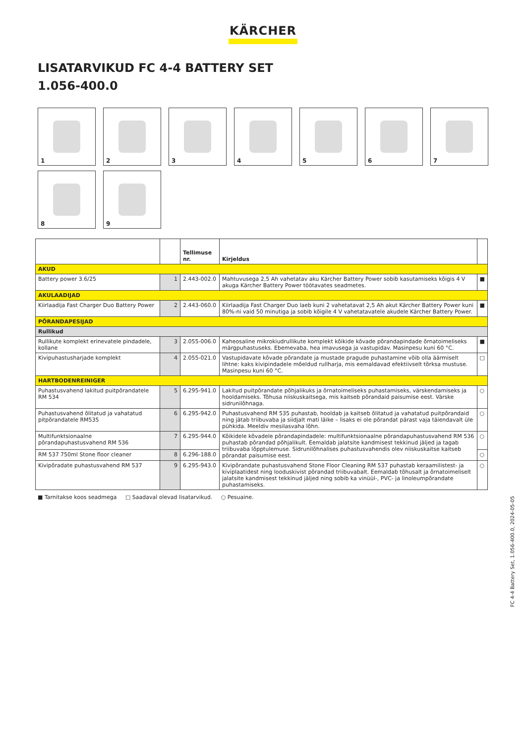KÄRCHER
LISATARVIKUD FC 4-4 BATTERY SET
1.056-400.0
1
2
3
4
5
6
7
8
9
| | | Tellimuse nr. | Kirjeldus | |
| --- | --- | --- | --- | --- |
| AKUD | | | | |
| Battery power 3.6/25 | 1 | 2.443-002.0 | Mahtuvusega 2,5 Ah vahetatav aku Kärcher Battery Power sobib kasutamiseks kõigis 4 V akuga Kärcher Battery Power töötavates seadmetes. | ■ |
| AKULAADIJAD | | | | |
| Kiirlaadija Fast Charger Duo Battery Power | 2 | 2.443-060.0 | Kiirlaadija Fast Charger Duo laeb kuni 2 vahetatavat 2,5 Ah akut Kärcher Battery Power kuni 80%-ni vaid 50 minutiga ja sobib kõigile 4 V vahetatavatele akudele Kärcher Battery Power. | ■ |
| PÕRANDAPESIJAD | | | | |
| Rullikud | | | | |
| Rullikute komplekt erinevatele pindadele, kollane | 3 | 2.055-006.0 | Kaheosaline mikrokiudrullikute komplekt kõikide kõvade põrandapindade õrnatoimeliseks märgpuhastuseks. Ebemevaba, hea imavusega ja vastupidav. Masinpesu kuni 60 °C. | ■ |
| Kivipuhastusharjade komplekt | 4 | 2.055-021.0 | Vastupidavate kõvade põrandate ja mustade pragude puhastamine võib olla äärmiselt lihtne: kaks kivipindadele mõeldud rullharja, mis eemaldavad efektiivselt tõrksa mustuse. Masinpesu kuni 60 °C. | □ |
| HARTBODENREINIGER | | | | |
| Puhastusvahend lakitud puitpõrandatele RM 534 | 5 | 6.295-941.0 | Lakitud puitpõrandate põhjalikuks ja õrnatoimeliseks puhastamiseks, värskendamiseks ja hooldamiseks. Tõhusa niiskuskaitsega, mis kaitseb põrandaid paisumise eest. Värske sidrunilõhnaga. | ○ |
| Puhastusvahend õlitatud ja vahatatud pitpõrandatele RM535 | 6 | 6.295-942.0 | Puhastusvahend RM 535 puhastab, hooldab ja kaitseb õlitatud ja vahatatud puitpõrandaid ning jätab triibuvaba ja siidjalt mati läike – lisaks ei ole põrandat pärast vaja täiendavalt üle pühkida. Meeldiv mesilasvaha lõhn. | ○ |
| Multifunktsionaalne põrandapuhastusvahend RM 536 | 7 | 6.295-944.0 | Kõikidele kõvadele põrandapindadele: multifunktsionaalne põrandapuhastusvahend RM 536 puhastab põrandad põhjalikult. Eemaldab jalatsite kandmisest tekkinud jäljed ja tagab triibuvaba lõpptulemuse. Sidrunilõhnalises puhastusvahendis olev niiskuskaitse kaitseb põrandat paisumise eest. | ○ |
| RM 537 750ml Stone floor cleaner | 8 | 6.296-188.0 | | ○ |
| Kivipõradate puhastusvahend RM 537 | 9 | 6.295-943.0 | Kivipõrandate puhastusvahend Stone Floor Cleaning RM 537 puhastab keraamilistest- ja kiviplaatidest ning looduskivist põrandad triibuvabalt. Eemaldab tõhusalt ja õrnatoimeliselt jalatsite kandmisest tekkinud jäljed ning sobib ka vinüül-, PVC- ja linoleumpõrandate puhastamiseks. | ○ |
■ Tarnitakse koos seadmega □ Saadaval olevad lisatarvikud. ○ Pesuaine.
FC 4-4 Battery Set, 1.056-400.0, 2024-05-05